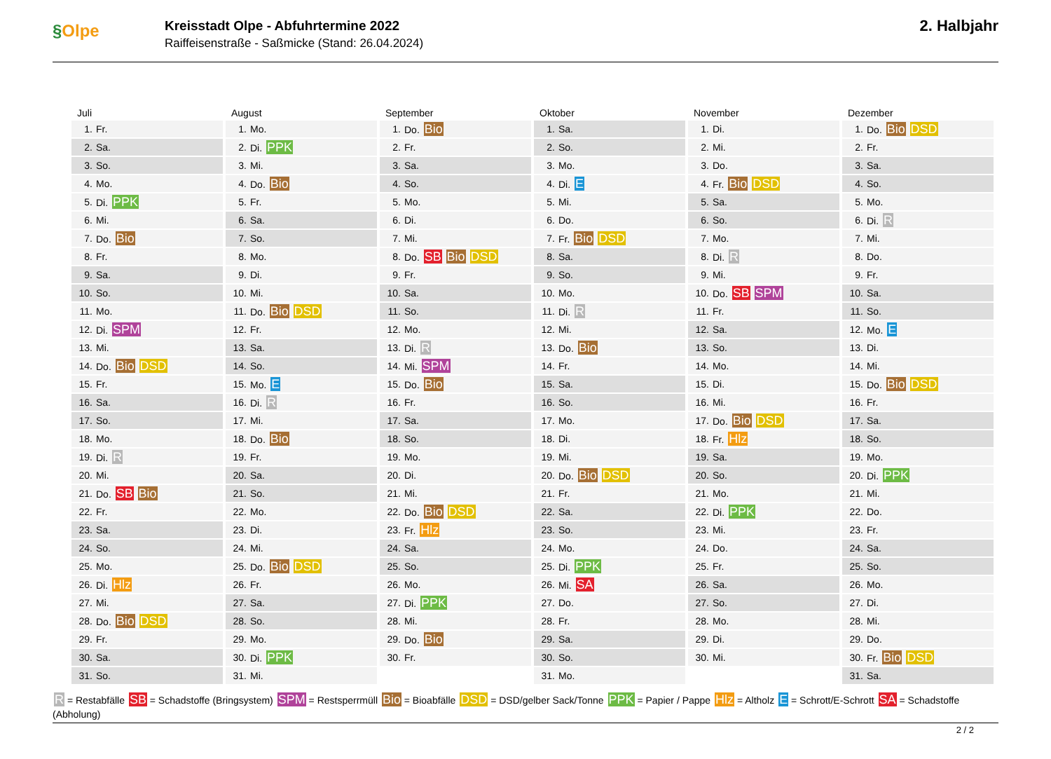§Olpe
Kreisstadt Olpe - Abfuhrtermine 2022
Raiffeisenstraße - Saßmicke (Stand: 26.04.2024)
2. Halbjahr
Juli
| 1. | Fr. |
| 2. | Sa. |
| 3. | So. |
| 4. | Mo. |
| 5. | Di. PPK |
| 6. | Mi. |
| 7. | Do. Bio |
| 8. | Fr. |
| 9. | Sa. |
| 10. | So. |
| 11. | Mo. |
| 12. | Di. SPM |
| 13. | Mi. |
| 14. | Do. Bio DSD |
| 15. | Fr. |
| 16. | Sa. |
| 17. | So. |
| 18. | Mo. |
| 19. | Di. R |
| 20. | Mi. |
| 21. | Do. SB Bio |
| 22. | Fr. |
| 23. | Sa. |
| 24. | So. |
| 25. | Mo. |
| 26. | Di. Hlz |
| 27. | Mi. |
| 28. | Do. Bio DSD |
| 29. | Fr. |
| 30. | Sa. |
| 31. | So. |
August
| 1. | Mo. |
| 2. | Di. PPK |
| 3. | Mi. |
| 4. | Do. Bio |
| 5. | Fr. |
| 6. | Sa. |
| 7. | So. |
| 8. | Mo. |
| 9. | Di. |
| 10. | Mi. |
| 11. | Do. Bio DSD |
| 12. | Fr. |
| 13. | Sa. |
| 14. | So. |
| 15. | Mo. E |
| 16. | Di. R |
| 17. | Mi. |
| 18. | Do. Bio |
| 19. | Fr. |
| 20. | Sa. |
| 21. | So. |
| 22. | Mo. |
| 23. | Di. |
| 24. | Mi. |
| 25. | Do. Bio DSD |
| 26. | Fr. |
| 27. | Sa. |
| 28. | So. |
| 29. | Mo. |
| 30. | Di. PPK |
| 31. | Mi. |
September
| 1. | Do. Bio |
| 2. | Fr. |
| 3. | Sa. |
| 4. | So. |
| 5. | Mo. |
| 6. | Di. |
| 7. | Mi. |
| 8. | Do. SB Bio DSD |
| 9. | Fr. |
| 10. | Sa. |
| 11. | So. |
| 12. | Mo. |
| 13. | Di. R |
| 14. | Mi. SPM |
| 15. | Do. Bio |
| 16. | Fr. |
| 17. | Sa. |
| 18. | So. |
| 19. | Mo. |
| 20. | Di. |
| 21. | Mi. |
| 22. | Do. Bio DSD |
| 23. | Fr. Hlz |
| 24. | Sa. |
| 25. | So. |
| 26. | Mo. |
| 27. | Di. PPK |
| 28. | Mi. |
| 29. | Do. Bio |
| 30. | Fr. |
Oktober
| 1. | Sa. |
| 2. | So. |
| 3. | Mo. |
| 4. | Di. E |
| 5. | Mi. |
| 6. | Do. |
| 7. | Fr. Bio DSD |
| 8. | Sa. |
| 9. | So. |
| 10. | Mo. |
| 11. | Di. R |
| 12. | Mi. |
| 13. | Do. Bio |
| 14. | Fr. |
| 15. | Sa. |
| 16. | So. |
| 17. | Mo. |
| 18. | Di. |
| 19. | Mi. |
| 20. | Do. Bio DSD |
| 21. | Fr. |
| 22. | Sa. |
| 23. | So. |
| 24. | Mo. |
| 25. | Di. PPK |
| 26. | Mi. SA |
| 27. | Do. |
| 28. | Fr. |
| 29. | Sa. |
| 30. | So. |
| 31. | Mo. |
November
| 1. | Di. |
| 2. | Mi. |
| 3. | Do. |
| 4. | Fr. Bio DSD |
| 5. | Sa. |
| 6. | So. |
| 7. | Mo. |
| 8. | Di. R |
| 9. | Mi. |
| 10. | Do. SB SPM |
| 11. | Fr. |
| 12. | Sa. |
| 13. | So. |
| 14. | Mo. |
| 15. | Di. |
| 16. | Mi. |
| 17. | Do. Bio DSD |
| 18. | Fr. Hlz |
| 19. | Sa. |
| 20. | So. |
| 21. | Mo. |
| 22. | Di. PPK |
| 23. | Mi. |
| 24. | Do. |
| 25. | Fr. |
| 26. | Sa. |
| 27. | So. |
| 28. | Mo. |
| 29. | Di. |
| 30. | Mi. |
Dezember
| 1. | Do. Bio DSD |
| 2. | Fr. |
| 3. | Sa. |
| 4. | So. |
| 5. | Mo. |
| 6. | Di. R |
| 7. | Mi. |
| 8. | Do. |
| 9. | Fr. |
| 10. | Sa. |
| 11. | So. |
| 12. | Mo. E |
| 13. | Di. |
| 14. | Mi. |
| 15. | Do. Bio DSD |
| 16. | Fr. |
| 17. | Sa. |
| 18. | So. |
| 19. | Mo. |
| 20. | Di. PPK |
| 21. | Mi. |
| 22. | Do. |
| 23. | Fr. |
| 24. | Sa. |
| 25. | So. |
| 26. | Mo. |
| 27. | Di. |
| 28. | Mi. |
| 29. | Do. |
| 30. | Fr. Bio DSD |
| 31. | Sa. |
R = Restabfälle SB = Schadstoffe (Bringsystem) SPM = Restsperrmüll Bio = Bioabfälle DSD = DSD/gelber Sack/Tonne PPK = Papier / Pappe Hlz = Altholz E = Schrott/E-Schrott SA = Schadstoffe (Abholung)
2 / 2